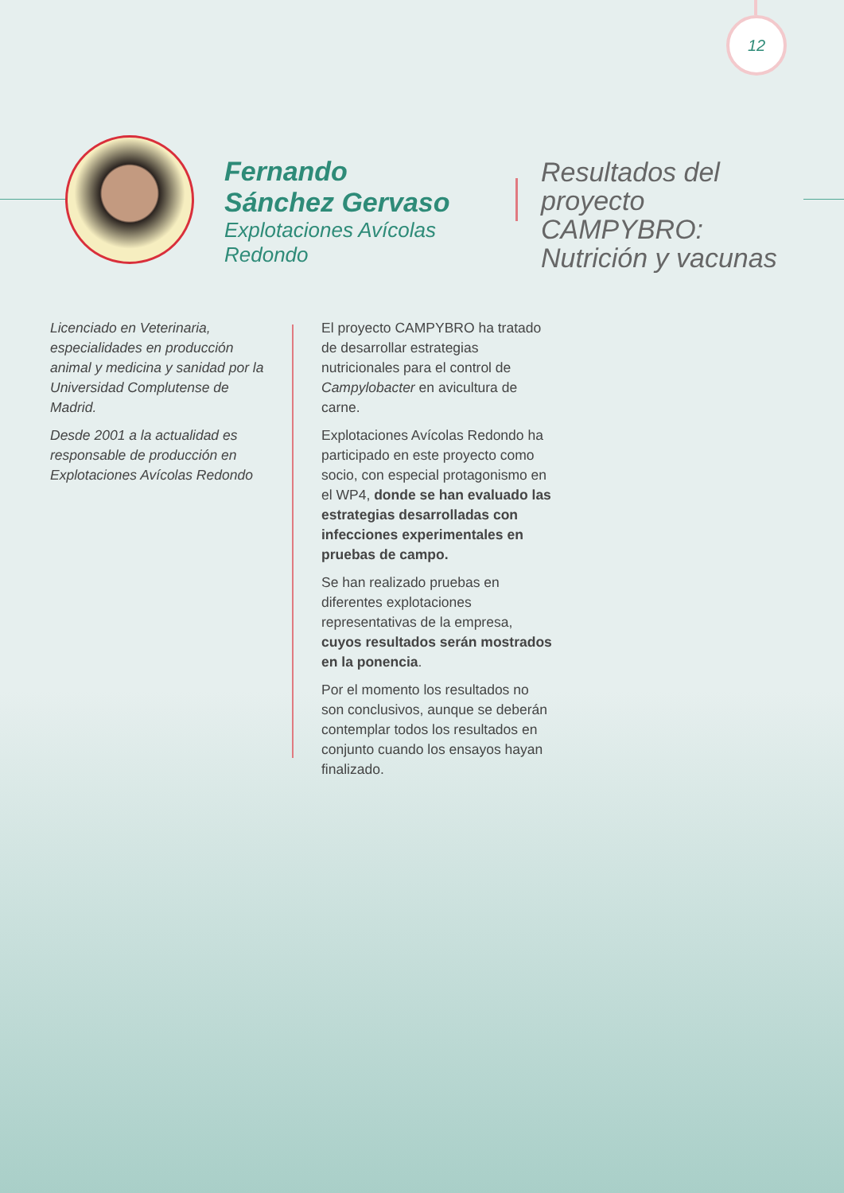12
Fernando
Sánchez Gervaso
Explotaciones Avícolas Redondo
Resultados del proyecto CAMPYBRO: Nutrición y vacunas
Licenciado en Veterinaria, especialidades en producción animal y medicina y sanidad por la Universidad Complutense de Madrid.
Desde 2001 a la actualidad es responsable de producción en Explotaciones Avícolas Redondo
El proyecto CAMPYBRO ha tratado de desarrollar estrategias nutricionales para el control de Campylobacter en avicultura de carne.
Explotaciones Avícolas Redondo ha participado en este proyecto como socio, con especial protagonismo en el WP4, donde se han evaluado las estrategias desarrolladas con infecciones experimentales en pruebas de campo.
Se han realizado pruebas en diferentes explotaciones representativas de la empresa, cuyos resultados serán mostrados en la ponencia.
Por el momento los resultados no son conclusivos, aunque se deberán contemplar todos los resultados en conjunto cuando los ensayos hayan finalizado.